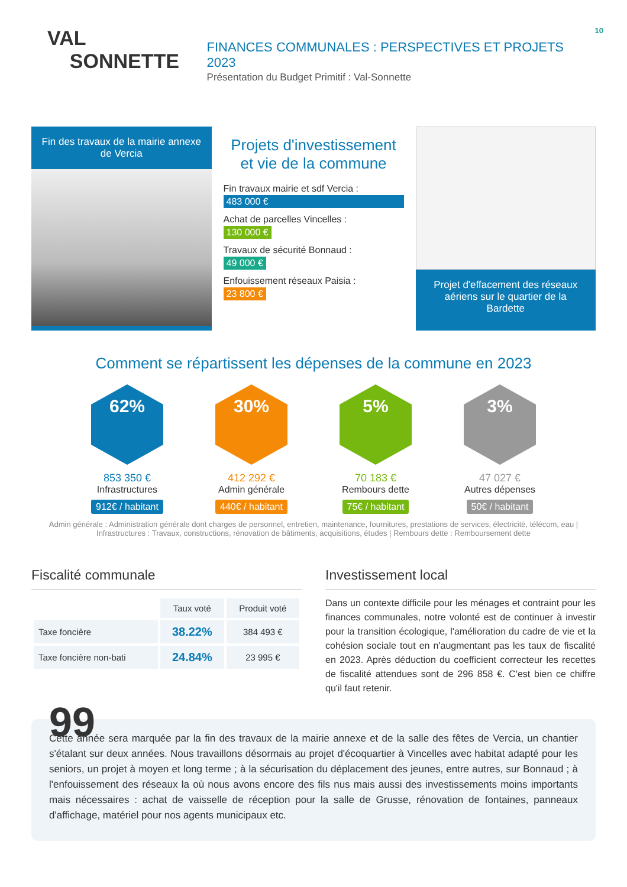10
VAL
SONNETTE
FINANCES COMMUNALES : PERSPECTIVES ET PROJETS 2023
Présentation du Budget Primitif : Val-Sonnette
Fin des travaux de la mairie annexe de Vercia
Projets d'investissement et vie de la commune
Fin travaux mairie et sdf Vercia :
483 000 €
Achat de parcelles Vincelles :
130 000 €
Travaux de sécurité Bonnaud :
49 000 €
Enfouissement réseaux Paisia :
23 800 €
Projet d'effacement des réseaux aériens sur le quartier de la Bardette
Comment se répartissent les dépenses de la commune en 2023
62%
853 350 €
Infrastructures
912€ / habitant
30%
412 292 €
Admin générale
440€ / habitant
5%
70 183 €
Rembours dette
75€ / habitant
3%
47 027 €
Autres dépenses
50€ / habitant
Admin générale : Administration générale dont charges de personnel, entretien, maintenance, fournitures, prestations de services, électricité, télécom, eau | Infrastructures : Travaux, constructions, rénovation de bâtiments, acquisitions, études | Rembours dette : Remboursement dette
Fiscalité communale
| | Taux voté | Produit voté |
| --- | --- | --- |
| Taxe foncière | 38.22% | 384 493 € |
| Taxe foncière non-bati | 24.84% | 23 995 € |
Investissement local
Dans un contexte difficile pour les ménages et contraint pour les finances communales, notre volonté est de continuer à investir pour la transition écologique, l'amélioration du cadre de vie et la cohésion sociale tout en n'augmentant pas les taux de fiscalité en 2023. Après déduction du coefficient correcteur les recettes de fiscalité attendues sont de 296 858 €. C'est bien ce chiffre qu'il faut retenir.
99
Cette année sera marquée par la fin des travaux de la mairie annexe et de la salle des fêtes de Vercia, un chantier s'étalant sur deux années. Nous travaillons désormais au projet d'écoquartier à Vincelles avec habitat adapté pour les seniors, un projet à moyen et long terme ; à la sécurisation du déplacement des jeunes, entre autres, sur Bonnaud ; à l'enfouissement des réseaux la où nous avons encore des fils nus mais aussi des investissements moins importants mais nécessaires : achat de vaisselle de réception pour la salle de Grusse, rénovation de fontaines, panneaux d'affichage, matériel pour nos agents municipaux etc.